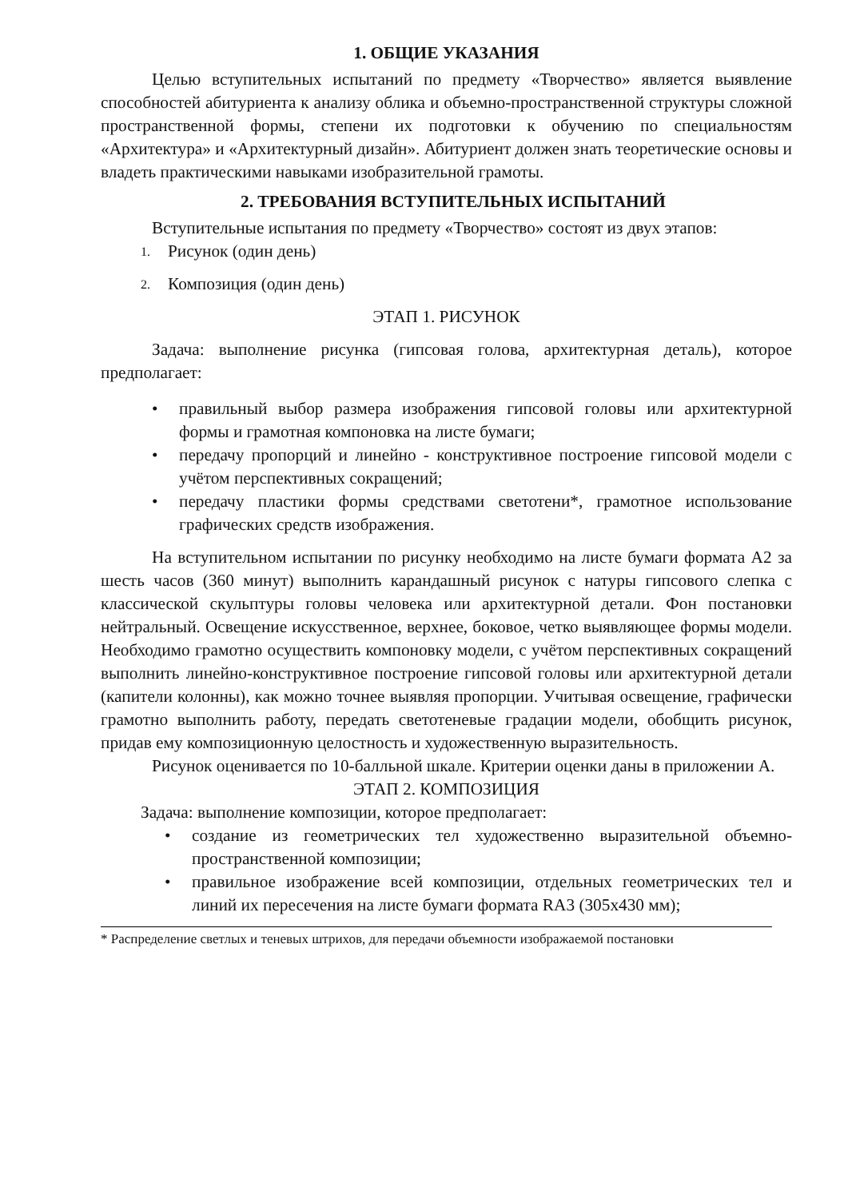1. ОБЩИЕ УКАЗАНИЯ
Целью вступительных испытаний по предмету «Творчество» является выявление способностей абитуриента к анализу облика и объемно-пространственной структуры сложной пространственной формы, степени их подготовки к обучению по специальностям «Архитектура» и «Архитектурный дизайн». Абитуриент должен знать теоретические основы и владеть практическими навыками изобразительной грамоты.
2. ТРЕБОВАНИЯ ВСТУПИТЕЛЬНЫХ ИСПЫТАНИЙ
Вступительные испытания по предмету «Творчество» состоят из двух этапов:
1. Рисунок (один день)
2. Композиция (один день)
ЭТАП 1. РИСУНОК
Задача: выполнение рисунка (гипсовая голова, архитектурная деталь), которое предполагает:
• правильный выбор размера изображения гипсовой головы или архитектурной формы и грамотная компоновка на листе бумаги;
• передачу пропорций и линейно - конструктивное построение гипсовой модели с учётом перспективных сокращений;
• передачу пластики формы средствами светотени*, грамотное использование графических средств изображения.
На вступительном испытании по рисунку необходимо на листе бумаги формата А2 за шесть часов (360 минут) выполнить карандашный рисунок с натуры гипсового слепка с классической скульптуры головы человека или архитектурной детали. Фон постановки нейтральный. Освещение искусственное, верхнее, боковое, четко выявляющее формы модели. Необходимо грамотно осуществить компоновку модели, с учётом перспективных сокращений выполнить линейно-конструктивное построение гипсовой головы или архитектурной детали (капители колонны), как можно точнее выявляя пропорции. Учитывая освещение, графически грамотно выполнить работу, передать светотеневые градации модели, обобщить рисунок, придав ему композиционную целостность и художественную выразительность.
Рисунок оценивается по 10-балльной шкале. Критерии оценки даны в приложении А.
ЭТАП 2. КОМПОЗИЦИЯ
Задача: выполнение композиции, которое предполагает:
• создание из геометрических тел художественно выразительной объемно-пространственной композиции;
• правильное изображение всей композиции, отдельных геометрических тел и линий их пересечения на листе бумаги формата RA3 (305х430 мм);
* Распределение светлых и теневых штрихов, для передачи объемности изображаемой постановки